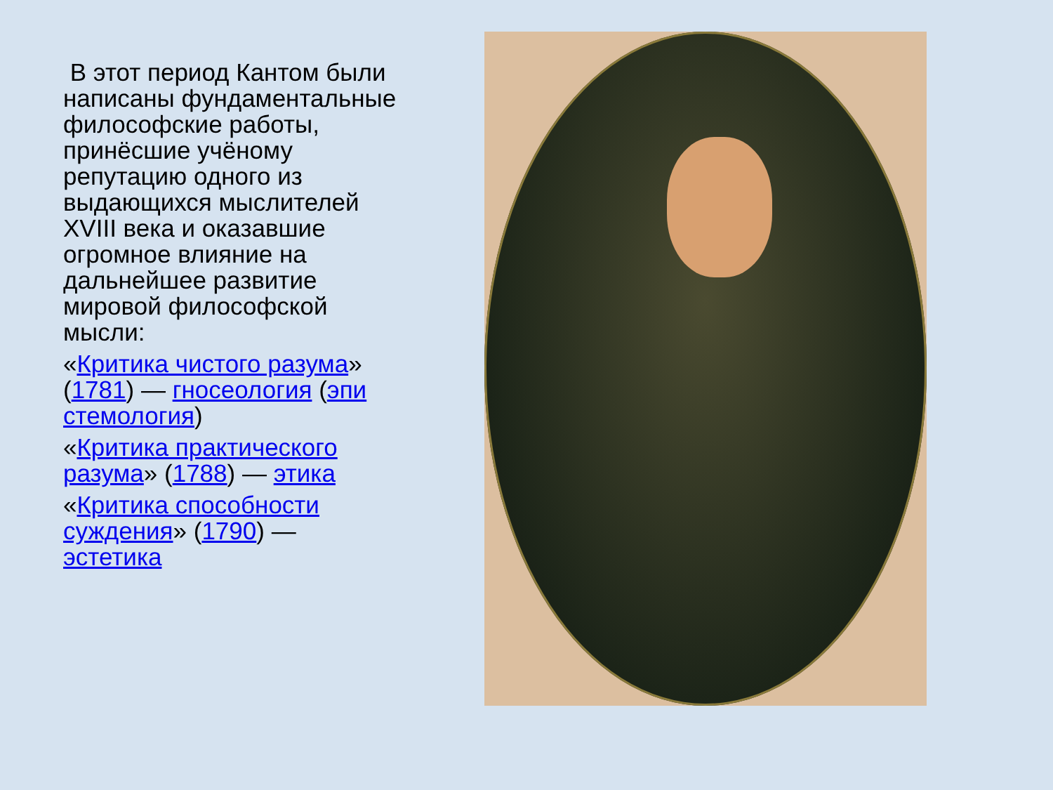В этот период Кантом были написаны фундаментальные философские работы, принёсшие учёному репутацию одного из выдающихся мыслителей XVIII века и оказавшие огромное влияние на дальнейшее развитие мировой философской мысли:
«Критика чистого разума» (1781) — гносеология (эпи стемология)
«Критика практического разума» (1788) — этика
«Критика способности суждения» (1790) — эстетика